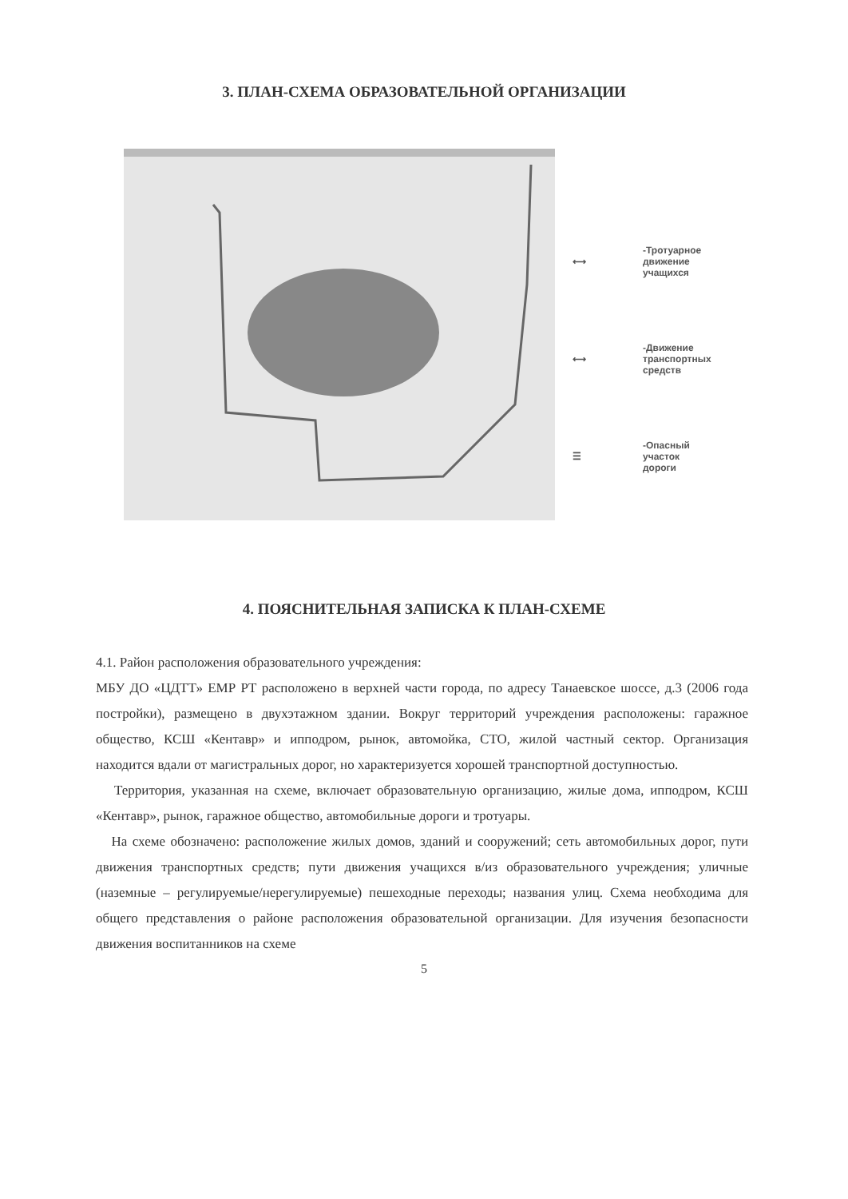3. ПЛАН-СХЕМА ОБРАЗОВАТЕЛЬНОЙ ОРГАНИЗАЦИИ
⟷
-Тротуарное
движение
учащихся
⟷
-Движение
транспортных
средств
☰
-Опасный
участок
дороги
4. ПОЯСНИТЕЛЬНАЯ ЗАПИСКА К ПЛАН-СХЕМЕ
4.1. Район расположения образовательного учреждения:
МБУ ДО «ЦДТТ» ЕМР РТ расположено в верхней части города, по адресу Танаевское шоссе, д.3 (2006 года постройки), размещено в двухэтажном здании. Вокруг территорий учреждения расположены: гаражное общество, КСШ «Кентавр» и ипподром, рынок, автомойка, СТО, жилой частный сектор. Организация находится вдали от магистральных дорог, но характеризуется хорошей транспортной доступностью.
Территория, указанная на схеме, включает образовательную организацию, жилые дома, ипподром, КСШ «Кентавр», рынок, гаражное общество, автомобильные дороги и тротуары.
На схеме обозначено: расположение жилых домов, зданий и сооружений; сеть автомобильных дорог, пути движения транспортных средств; пути движения учащихся в/из образовательного учреждения; уличные (наземные – регулируемые/нерегулируемые) пешеходные переходы; названия улиц. Схема необходима для общего представления о районе расположения образовательной организации. Для изучения безопасности движения воспитанников на схеме
5